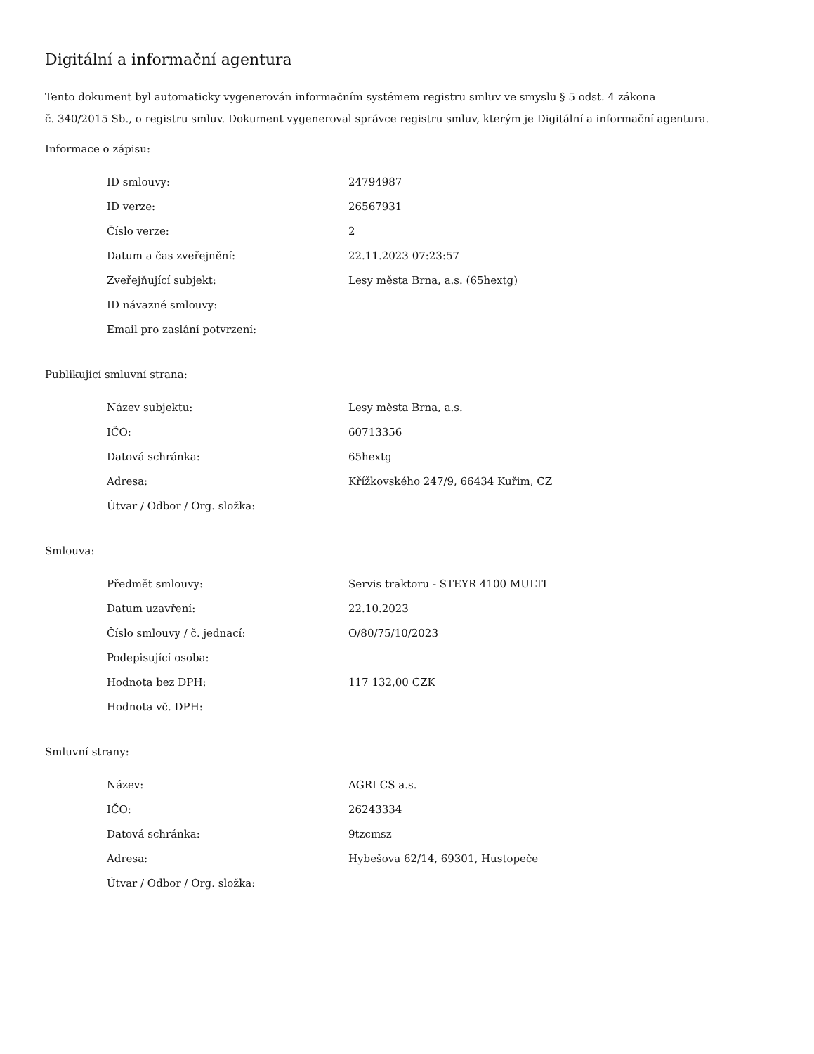Digitální a informační agentura
Tento dokument byl automaticky vygenerován informačním systémem registru smluv ve smyslu § 5 odst. 4 zákona
č. 340/2015 Sb., o registru smluv. Dokument vygeneroval správce registru smluv, kterým je Digitální a informační agentura.
Informace o zápisu:
| ID smlouvy: | 24794987 |
| ID verze: | 26567931 |
| Číslo verze: | 2 |
| Datum a čas zveřejnění: | 22.11.2023 07:23:57 |
| Zveřejňující subjekt: | Lesy města Brna, a.s. (65hextg) |
| ID návazné smlouvy: | |
| Email pro zaslání potvrzení: | |
Publikující smluvní strana:
| Název subjektu: | Lesy města Brna, a.s. |
| IČO: | 60713356 |
| Datová schránka: | 65hextg |
| Adresa: | Křížkovského 247/9, 66434 Kuřim, CZ |
| Útvar / Odbor / Org. složka: | |
Smlouva:
| Předmět smlouvy: | Servis traktoru - STEYR 4100 MULTI |
| Datum uzavření: | 22.10.2023 |
| Číslo smlouvy / č. jednací: | O/80/75/10/2023 |
| Podepisující osoba: | |
| Hodnota bez DPH: | 117 132,00 CZK |
| Hodnota vč. DPH: | |
Smluvní strany:
| Název: | AGRI CS a.s. |
| IČO: | 26243334 |
| Datová schránka: | 9tzcmsz |
| Adresa: | Hybešova 62/14, 69301, Hustopeče |
| Útvar / Odbor / Org. složka: | |